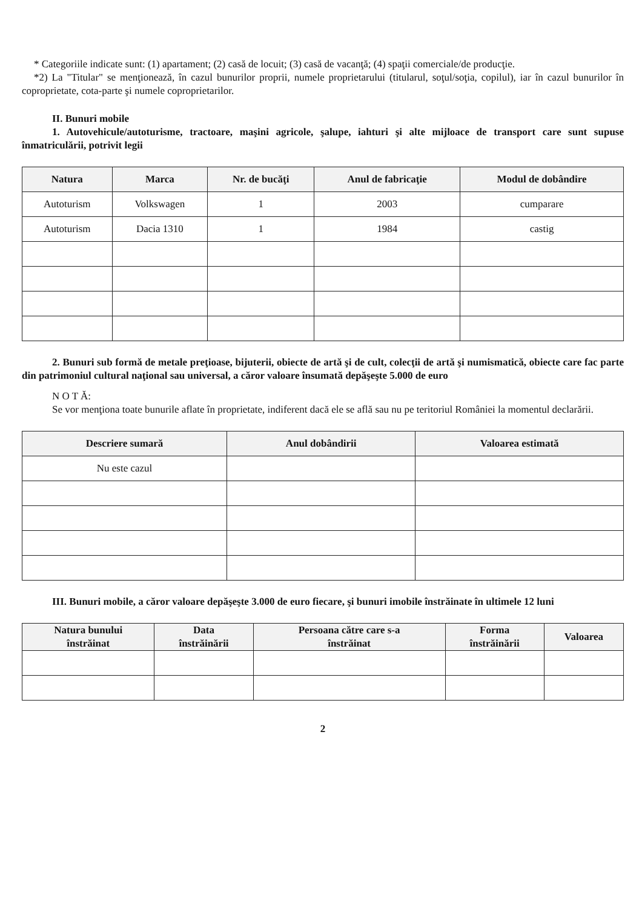* Categoriile indicate sunt: (1) apartament; (2) casă de locuit; (3) casă de vacanţă; (4) spaţii comerciale/de producţie.
*2) La "Titular" se menţionează, în cazul bunurilor proprii, numele proprietarului (titularul, soţul/soţia, copilul), iar în cazul bunurilor în coproprietate, cota-parte şi numele coproprietarilor.
II. Bunuri mobile
1. Autovehicule/autoturisme, tractoare, maşini agricole, şalupe, iahturi şi alte mijloace de transport care sunt supuse înmatriculării, potrivit legii
| Natura | Marca | Nr. de bucăţi | Anul de fabricaţie | Modul de dobândire |
| --- | --- | --- | --- | --- |
| Autoturism | Volkswagen | 1 | 2003 | cumparare |
| Autoturism | Dacia 1310 | 1 | 1984 | castig |
2. Bunuri sub formă de metale preţioase, bijuterii, obiecte de artă şi de cult, colecţii de artă şi numismatică, obiecte care fac parte din patrimoniul cultural naţional sau universal, a căror valoare însumată depăşeşte 5.000 de euro
N O T Ă:
Se vor menţiona toate bunurile aflate în proprietate, indiferent dacă ele se află sau nu pe teritoriul României la momentul declarării.
| Descriere sumară | Anul dobândirii | Valoarea estimată |
| --- | --- | --- |
| Nu este cazul | | |
III. Bunuri mobile, a căror valoare depăşeşte 3.000 de euro fiecare, şi bunuri imobile înstrăinate în ultimele 12 luni
| Natura bunului înstrăinat | Data înstrăinării | Persoana către care s-a înstrăinat | Forma înstrăinării | Valoarea |
| --- | --- | --- | --- | --- |
2